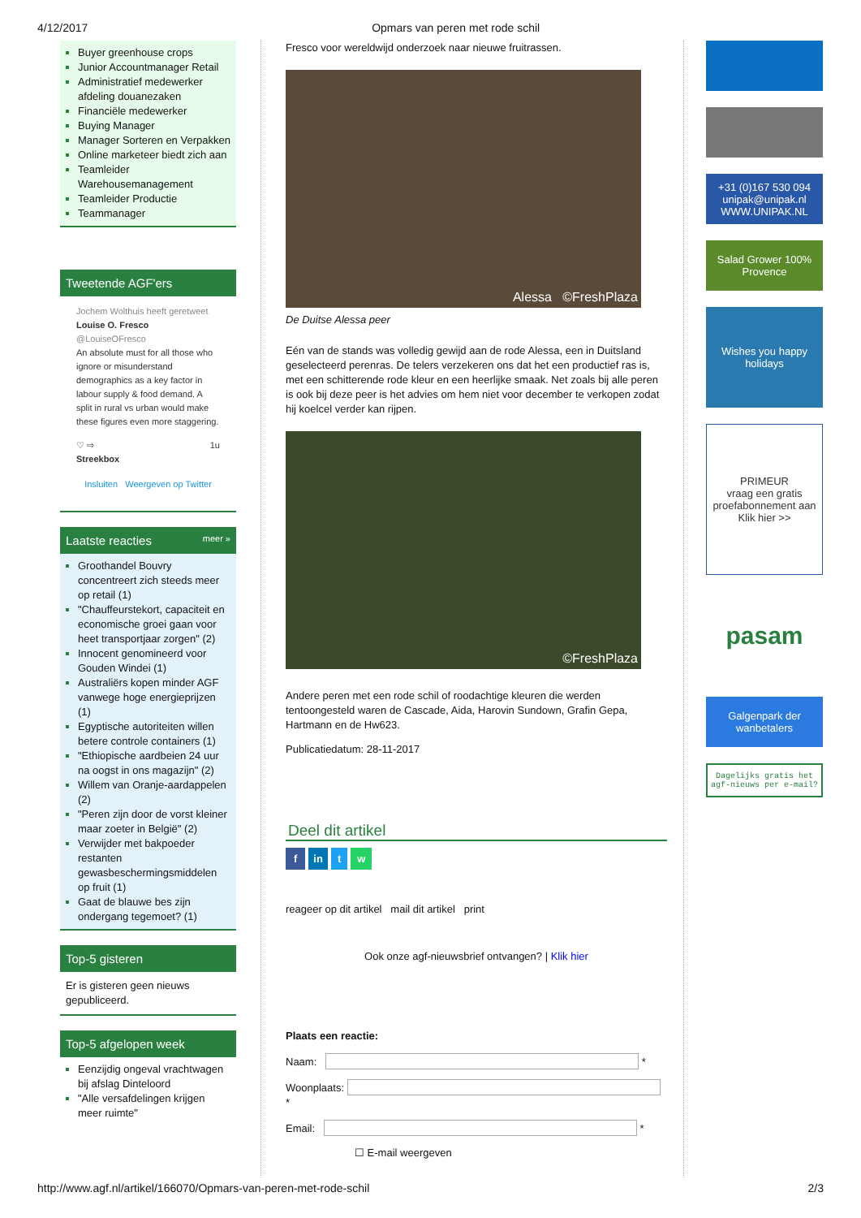4/12/2017 Opmars van peren met rode schil
Buyer greenhouse crops
Junior Accountmanager Retail
Administratief medewerker afdeling douanezaken
Financiële medewerker
Buying Manager
Manager Sorteren en Verpakken
Online marketeer biedt zich aan
Teamleider Warehousemanagement
Teamleider Productie
Teammanager
Tweetende AGF'ers
Jochem Wolthuis heeft geretweet
Louise O. Fresco @LouiseOFresco
An absolute must for all those who ignore or misunderstand demographics as a key factor in labour supply & food demand. A split in rural vs urban would make these figures even more staggering.
♡ ⇨ 1u
Streekbox
Insluiten Weergeven op Twitter
Laatste reacties meer »
Groothandel Bouvry concentreert zich steeds meer op retail (1)
"Chauffeurstekort, capaciteit en economische groei gaan voor heet transportjaar zorgen" (2)
Innocent genomineerd voor Gouden Windei (1)
Australiërs kopen minder AGF vanwege hoge energieprijzen (1)
Egyptische autoriteiten willen betere controle containers (1)
"Ethiopische aardbeien 24 uur na oogst in ons magazijn" (2)
Willem van Oranje-aardappelen (2)
"Peren zijn door de vorst kleiner maar zoeter in België" (2)
Verwijder met bakpoeder restanten gewasbeschermingsmiddelen op fruit (1)
Gaat de blauwe bes zijn ondergang tegemoet? (1)
Top-5 gisteren
Er is gisteren geen nieuws gepubliceerd.
Top-5 afgelopen week
Eenzijdig ongeval vrachtwagen bij afslag Dinteloord
"Alle versafdelingen krijgen meer ruimte"
Fresco voor wereldwijd onderzoek naar nieuwe fruitrassen.
Alessa ©FreshPlaza
De Duitse Alessa peer
Eén van de stands was volledig gewijd aan de rode Alessa, een in Duitsland geselecteerd perenras. De telers verzekeren ons dat het een productief ras is, met een schitterende rode kleur en een heerlijke smaak. Net zoals bij alle peren is ook bij deze peer is het advies om hem niet voor december te verkopen zodat hij koelcel verder kan rijpen.
©FreshPlaza
Andere peren met een rode schil of roodachtige kleuren die werden tentoongesteld waren de Cascade, Aida, Harovin Sundown, Grafin Gepa, Hartmann en de Hw623.
Publicatiedatum: 28-11-2017
Deel dit artikel
f in t w
reageer op dit artikel mail dit artikel print
Ook onze agf-nieuwsbrief ontvangen? | Klik hier
Plaats een reactie:
Naam: *
Woonplaats: *
Email: *
☐ E-mail weergeven
+31 (0)167 530 094 unipak@unipak.nl WWW.UNIPAK.NL
Salad Grower 100% Provence
Wishes you happy holidays
PRIMEUR
vraag een gratis proefabonnement aan
Klik hier >>
pasam
Galgenpark der wanbetalers
Dagelijks gratis het agf-nieuws per e-mail?
http://www.agf.nl/artikel/166070/Opmars-van-peren-met-rode-schil 2/3